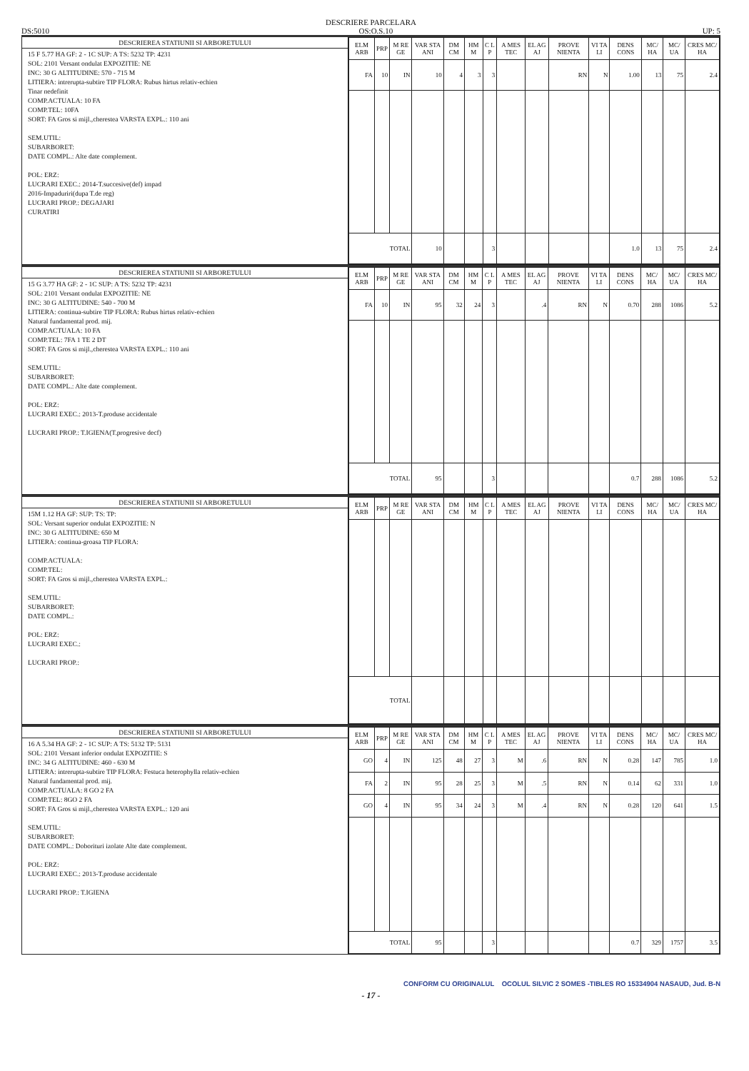DESCRIERE PARCELARA
DS:5010 OS:O.S.10 UP: 5
DESCRIEREA STATIUNII SI ARBORETULUI
15 F 5.77 HA GF: 2 - 1C SUP: A TS: 5232 TP: 4231
SOL: 2101 Versant ondulat EXPOZITIE: NE
INC: 30 G ALTITUDINE: 570 - 715 M
LITIERA: intrerupta-subtire TIP FLORA: Rubus hirtus relativ-echien
Tinar nedefinit
COMP.ACTUALA: 10 FA
COMP.TEL: 10FA
SORT: FA Gros si mijl.,cherestea VARSTA EXPL.: 110 ani
SEM.UTIL:
SUBARBORET:
DATE COMPL.: Alte date complement.
POL: ERZ:
LUCRARI EXEC.: 2014-T.succesive(def) impad
2016-Impaduriri(dupa T.de reg)
LUCRARI PROP.: DEGAJARI
CURATIRI
| ELM ARB | PRP | M RE GE | VAR STA ANI | DM CM | HM M | C L P | A MES TEC | EL AG AJ | PROVE NIENTA | VI TA LI | DENS CONS | MC/ HA | MC/ UA | CRES MC/ HA |
| --- | --- | --- | --- | --- | --- | --- | --- | --- | --- | --- | --- | --- | --- | --- |
| FA | 10 | IN | 10 | 4 | 3 | 3 | | | RN | N | 1.00 | 13 | 75 | 2.4 |
| TOTAL | | | 10 | | | 3 | | | | | 1.0 | 13 | 75 | 2.4 |
DESCRIEREA STATIUNII SI ARBORETULUI
15 G 3.77 HA GF: 2 - 1C SUP: A TS: 5232 TP: 4231
SOL: 2101 Versant ondulat EXPOZITIE: NE
INC: 30 G ALTITUDINE: 540 - 700 M
LITIERA: continua-subtire TIP FLORA: Rubus hirtus relativ-echien
Natural fundamental prod. mij.
COMP.ACTUALA: 10 FA
COMP.TEL: 7FA 1 TE 2 DT
SORT: FA Gros si mijl.,cherestea VARSTA EXPL.: 110 ani
SEM.UTIL:
SUBARBORET:
DATE COMPL.: Alte date complement.
POL: ERZ:
LUCRARI EXEC.: 2013-T.produse accidentale
LUCRARI PROP.: T.IGIENA(T.progresive decf)
| ELM ARB | PRP | M RE GE | VAR STA ANI | DM CM | HM M | C L P | A MES TEC | EL AG AJ | PROVE NIENTA | VI TA LI | DENS CONS | MC/ HA | MC/ UA | CRES MC/ HA |
| --- | --- | --- | --- | --- | --- | --- | --- | --- | --- | --- | --- | --- | --- | --- |
| FA | 10 | IN | 95 | 32 | 24 | 3 | | .4 | RN | N | 0.70 | 288 | 1086 | 5.2 |
| TOTAL | | | 95 | | | 3 | | | | | 0.7 | 288 | 1086 | 5.2 |
DESCRIEREA STATIUNII SI ARBORETULUI
15M 1.12 HA GF: SUP: TS: TP:
SOL: Versant superior ondulat EXPOZITIE: N
INC: 30 G ALTITUDINE: 650 M
LITIERA: continua-groasa TIP FLORA:
COMP.ACTUALA:
COMP.TEL:
SORT: FA Gros si mijl.,cherestea VARSTA EXPL.:
SEM.UTIL:
SUBARBORET:
DATE COMPL.:
POL: ERZ:
LUCRARI EXEC.:
LUCRARI PROP.:
| ELM ARB | PRP | M RE GE | VAR STA ANI | DM CM | HM M | C L P | A MES TEC | EL AG AJ | PROVE NIENTA | VI TA LI | DENS CONS | MC/ HA | MC/ UA | CRES MC/ HA |
| --- | --- | --- | --- | --- | --- | --- | --- | --- | --- | --- | --- | --- | --- | --- |
| TOTAL | | | | | | | | | | | | | | |
DESCRIEREA STATIUNII SI ARBORETULUI
16 A 5.34 HA GF: 2 - 1C SUP: A TS: 5132 TP: 5131
SOL: 2101 Versant inferior ondulat EXPOZITIE: S
INC: 34 G ALTITUDINE: 460 - 630 M
LITIERA: intrerupta-subtire TIP FLORA: Festuca heterophylla relativ-echien
Natural fundamental prod. mij.
COMP.ACTUALA: 8 GO 2 FA
COMP.TEL: 8GO 2 FA
SORT: FA Gros si mijl.,cherestea VARSTA EXPL.: 120 ani
SEM.UTIL:
SUBARBORET:
DATE COMPL.: Doborituri izolate Alte date complement.
POL: ERZ:
LUCRARI EXEC.: 2013-T.produse accidentale
LUCRARI PROP.: T.IGIENA
| ELM ARB | PRP | M RE GE | VAR STA ANI | DM CM | HM M | C L P | A MES TEC | EL AG AJ | PROVE NIENTA | VI TA LI | DENS CONS | MC/ HA | MC/ UA | CRES MC/ HA |
| --- | --- | --- | --- | --- | --- | --- | --- | --- | --- | --- | --- | --- | --- | --- |
| GO | 4 | IN | 125 | 48 | 27 | 3 | M | .6 | RN | N | 0.28 | 147 | 785 | 1.0 |
| FA | 2 | IN | 95 | 28 | 25 | 3 | M | .5 | RN | N | 0.14 | 62 | 331 | 1.0 |
| GO | 4 | IN | 95 | 34 | 24 | 3 | M | .4 | RN | N | 0.28 | 120 | 641 | 1.5 |
| TOTAL | | | 95 | | | 3 | | | | | 0.7 | 329 | 1757 | 3.5 |
- 17 -
CONFORM CU ORIGINALUL OCOLUL SILVIC 2 SOMES -TIBLES RO 15334904 NASAUD, Jud. B-N